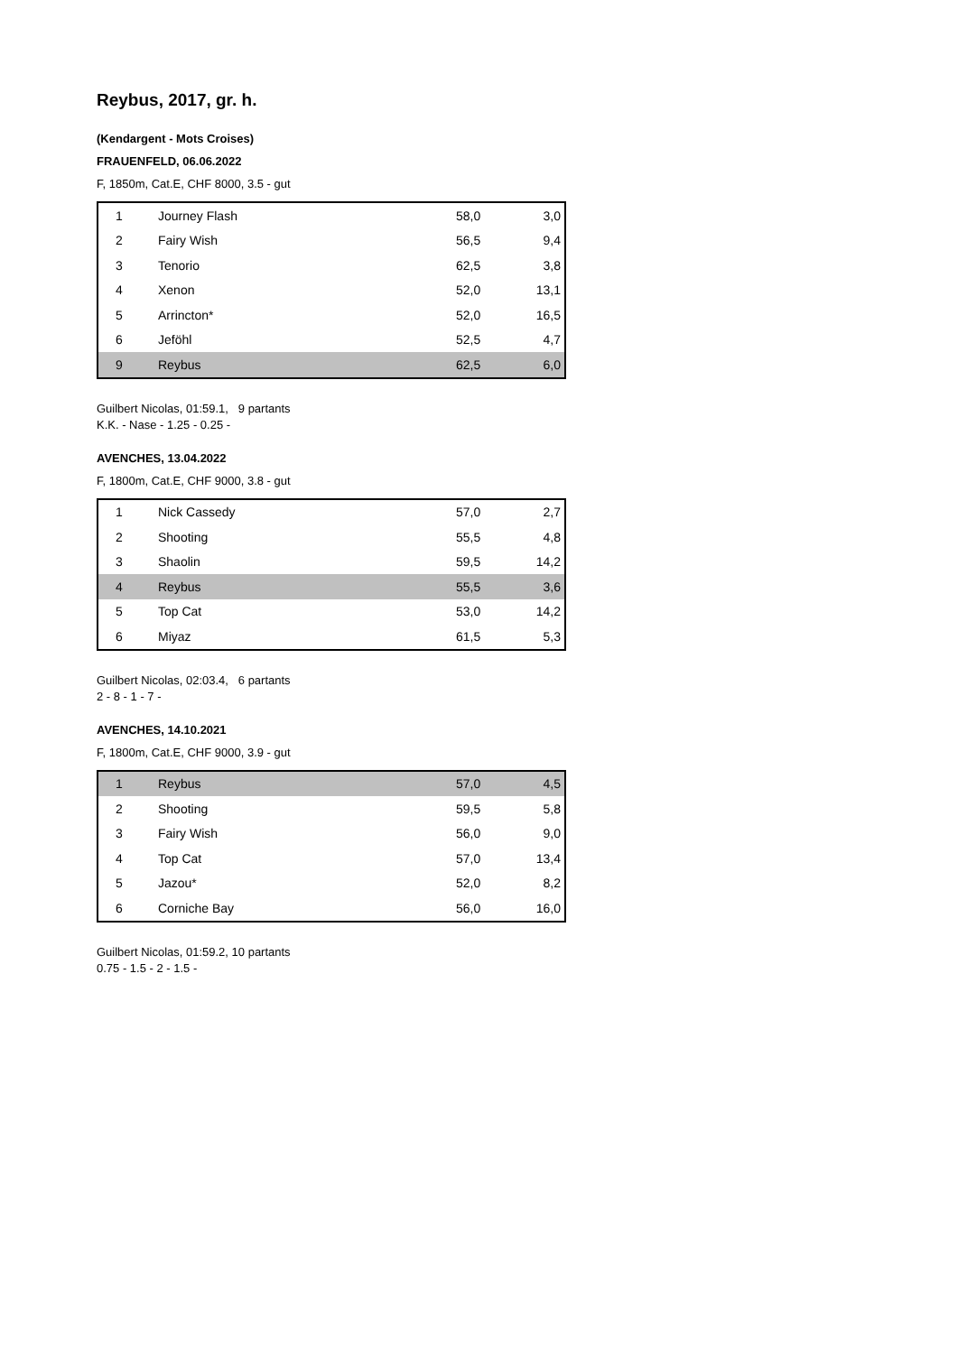Reybus, 2017, gr. h.
(Kendargent - Mots Croises)
FRAUENFELD, 06.06.2022
F, 1850m, Cat.E, CHF 8000, 3.5 - gut
| 1 | Journey Flash | 58,0 | 3,0 |
| 2 | Fairy Wish | 56,5 | 9,4 |
| 3 | Tenorio | 62,5 | 3,8 |
| 4 | Xenon | 52,0 | 13,1 |
| 5 | Arrincton* | 52,0 | 16,5 |
| 6 | Jeföhl | 52,5 | 4,7 |
| 9 | Reybus | 62,5 | 6,0 |
Guilbert Nicolas, 01:59.1, 9 partants
K.K. - Nase - 1.25 - 0.25 -
AVENCHES, 13.04.2022
F, 1800m, Cat.E, CHF 9000, 3.8 - gut
| 1 | Nick Cassedy | 57,0 | 2,7 |
| 2 | Shooting | 55,5 | 4,8 |
| 3 | Shaolin | 59,5 | 14,2 |
| 4 | Reybus | 55,5 | 3,6 |
| 5 | Top Cat | 53,0 | 14,2 |
| 6 | Miyaz | 61,5 | 5,3 |
Guilbert Nicolas, 02:03.4, 6 partants
2 - 8 - 1 - 7 -
AVENCHES, 14.10.2021
F, 1800m, Cat.E, CHF 9000, 3.9 - gut
| 1 | Reybus | 57,0 | 4,5 |
| 2 | Shooting | 59,5 | 5,8 |
| 3 | Fairy Wish | 56,0 | 9,0 |
| 4 | Top Cat | 57,0 | 13,4 |
| 5 | Jazou* | 52,0 | 8,2 |
| 6 | Corniche Bay | 56,0 | 16,0 |
Guilbert Nicolas, 01:59.2, 10 partants
0.75 - 1.5 - 2 - 1.5 -